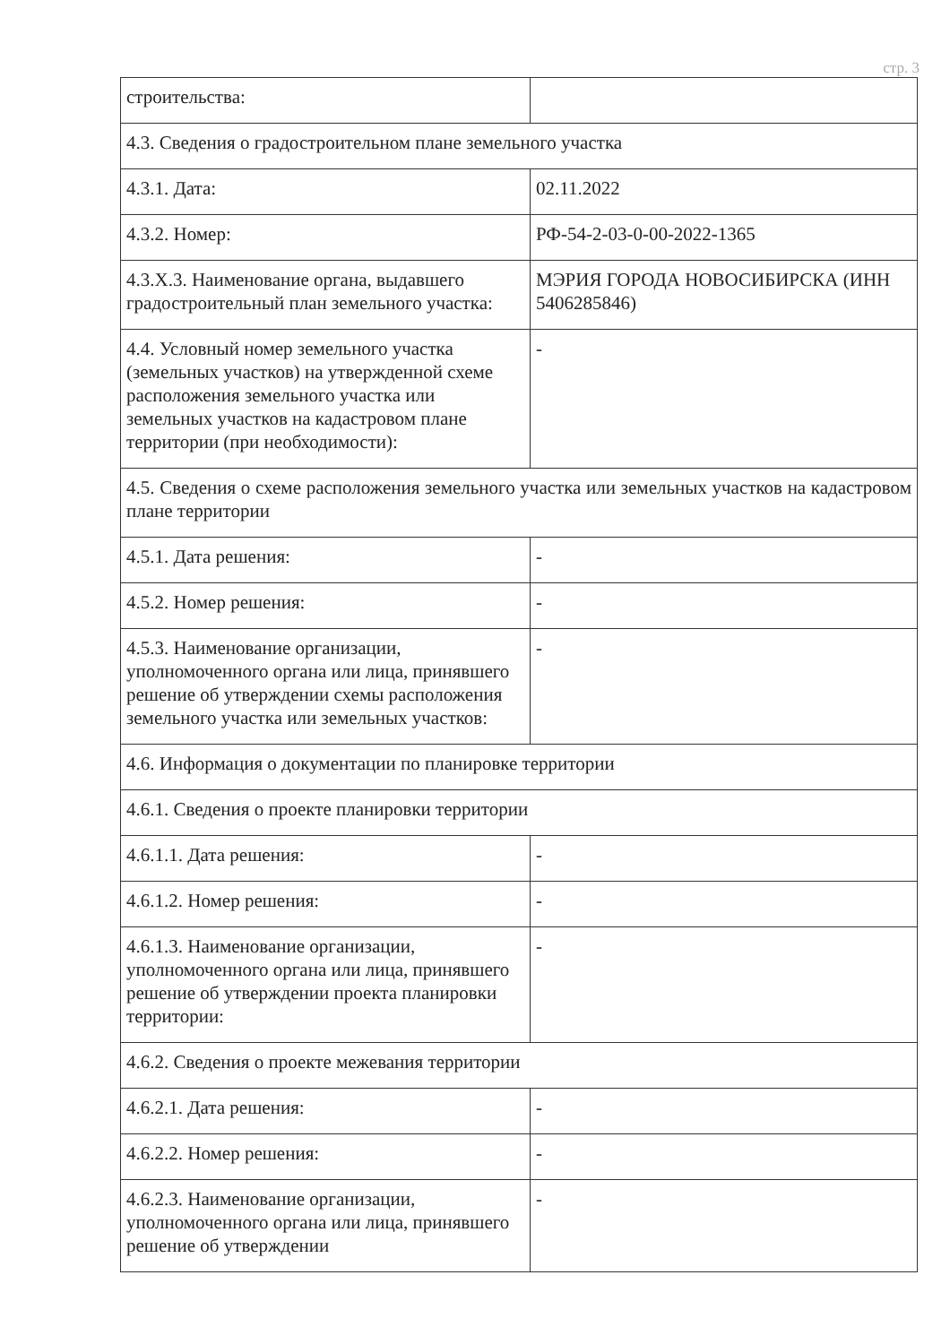стр. 3
| строительства: | |
| 4.3. Сведения о градостроительном плане земельного участка | |
| 4.3.1. Дата: | 02.11.2022 |
| 4.3.2. Номер: | РФ-54-2-03-0-00-2022-1365 |
| 4.3.Х.3. Наименование органа, выдавшего градостроительный план земельного участка: | МЭРИЯ ГОРОДА НОВОСИБИРСКА (ИНН 5406285846) |
| 4.4. Условный номер земельного участка (земельных участков) на утвержденной схеме расположения земельного участка или земельных участков на кадастровом плане территории (при необходимости): | - |
| 4.5. Сведения о схеме расположения земельного участка или земельных участков на кадастровом плане территории | |
| 4.5.1. Дата решения: | - |
| 4.5.2. Номер решения: | - |
| 4.5.3. Наименование организации, уполномоченного органа или лица, принявшего решение об утверждении схемы расположения земельного участка или земельных участков: | - |
| 4.6. Информация о документации по планировке территории | |
| 4.6.1. Сведения о проекте планировки территории | |
| 4.6.1.1. Дата решения: | - |
| 4.6.1.2. Номер решения: | - |
| 4.6.1.3. Наименование организации, уполномоченного органа или лица, принявшего решение об утверждении проекта планировки территории: | - |
| 4.6.2. Сведения о проекте межевания территории | |
| 4.6.2.1. Дата решения: | - |
| 4.6.2.2. Номер решения: | - |
| 4.6.2.3. Наименование организации, уполномоченного органа или лица, принявшего решение об утверждении | - |